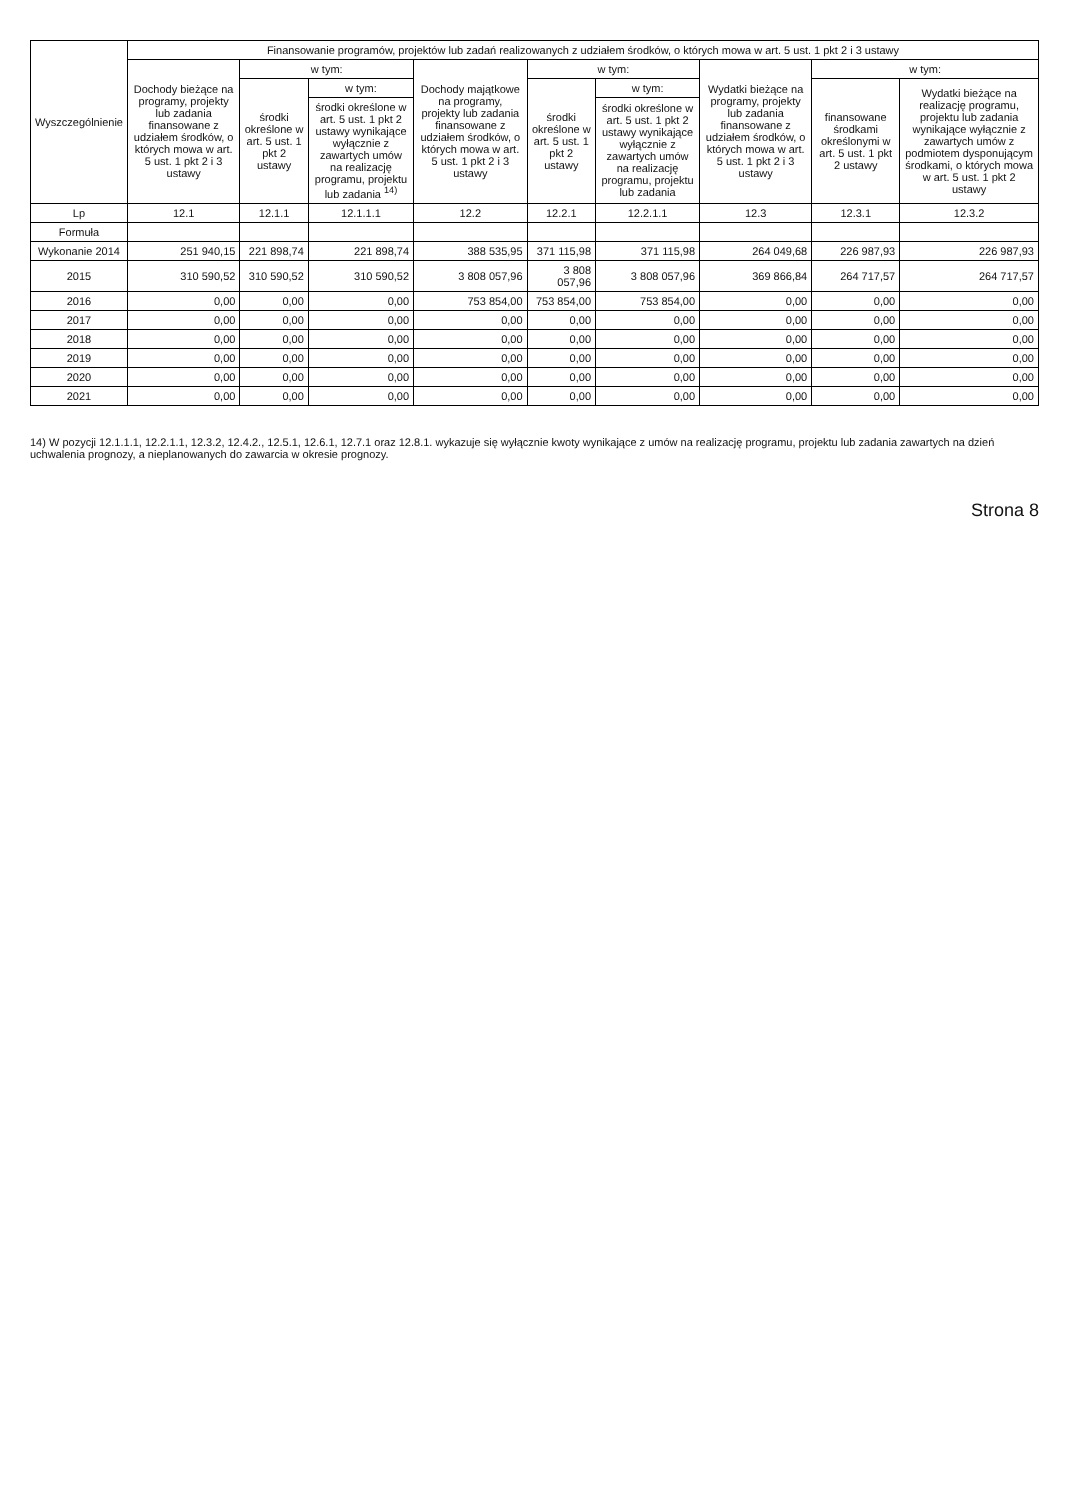| Wyszczególnienie | Finansowanie programów, projektów lub zadań realizowanych z udziałem środków, o których mowa w art. 5 ust. 1 pkt 2 i 3 ustawy | | | | | | | | |
| --- | --- | --- | --- | --- | --- | --- | --- | --- | --- |
| | Dochody bieżące na programy, projekty lub zadania finansowane z udziałem środków, o których mowa w art. 5 ust. 1 pkt 2 i 3 ustawy | w tym: | | Dochody majątkowe na programy, projekty lub zadania finansowane z udziałem środków, o których mowa w art. 5 ust. 1 pkt 2 i 3 ustawy | w tym: | | Wydatki bieżące na programy, projekty lub zadania finansowane z udziałem środków, o których mowa w art. 5 ust. 1 pkt 2 i 3 ustawy | w tym: | |
| | | środki określone w art. 5 ust. 1 pkt 2 ustawy | w tym: | | środki określone w art. 5 ust. 1 pkt 2 ustawy | w tym: | | finansowane środkami określonymi w art. 5 ust. 1 pkt 2 ustawy | Wydatki bieżące na realizację programu, projektu lub zadania wynikające wyłącznie z zawartych umów z podmiotem dysponującym środkami, o których mowa w art. 5 ust. 1 pkt 2 ustawy |
| | | | środki określone w art. 5 ust. 1 pkt 2 ustawy wynikające wyłącznie z zawartych umów na realizację programu, projektu lub zadania <sup>14)</sup> | | | środki określone w art. 5 ust. 1 pkt 2 ustawy wynikające wyłącznie z zawartych umów na realizację programu, projektu lub zadania | | | |
| Lp | 12.1 | 12.1.1 | 12.1.1.1 | 12.2 | 12.2.1 | 12.2.1.1 | 12.3 | 12.3.1 | 12.3.2 |
| Formuła | | | | | | | | | |
| Wykonanie 2014 | 251 940,15 | 221 898,74 | 221 898,74 | 388 535,95 | 371 115,98 | 371 115,98 | 264 049,68 | 226 987,93 | 226 987,93 |
| 2015 | 310 590,52 | 310 590,52 | 310 590,52 | 3 808 057,96 | 3 808 057,96 | 3 808 057,96 | 369 866,84 | 264 717,57 | 264 717,57 |
| 2016 | 0,00 | 0,00 | 0,00 | 753 854,00 | 753 854,00 | 753 854,00 | 0,00 | 0,00 | 0,00 |
| 2017 | 0,00 | 0,00 | 0,00 | 0,00 | 0,00 | 0,00 | 0,00 | 0,00 | 0,00 |
| 2018 | 0,00 | 0,00 | 0,00 | 0,00 | 0,00 | 0,00 | 0,00 | 0,00 | 0,00 |
| 2019 | 0,00 | 0,00 | 0,00 | 0,00 | 0,00 | 0,00 | 0,00 | 0,00 | 0,00 |
| 2020 | 0,00 | 0,00 | 0,00 | 0,00 | 0,00 | 0,00 | 0,00 | 0,00 | 0,00 |
| 2021 | 0,00 | 0,00 | 0,00 | 0,00 | 0,00 | 0,00 | 0,00 | 0,00 | 0,00 |
14) W pozycji 12.1.1.1, 12.2.1.1, 12.3.2, 12.4.2., 12.5.1, 12.6.1, 12.7.1 oraz 12.8.1. wykazuje się wyłącznie kwoty wynikające z umów na realizację programu, projektu lub zadania zawartych na dzień uchwalenia prognozy, a nieplanowanych do zawarcia w okresie prognozy.
Strona 8